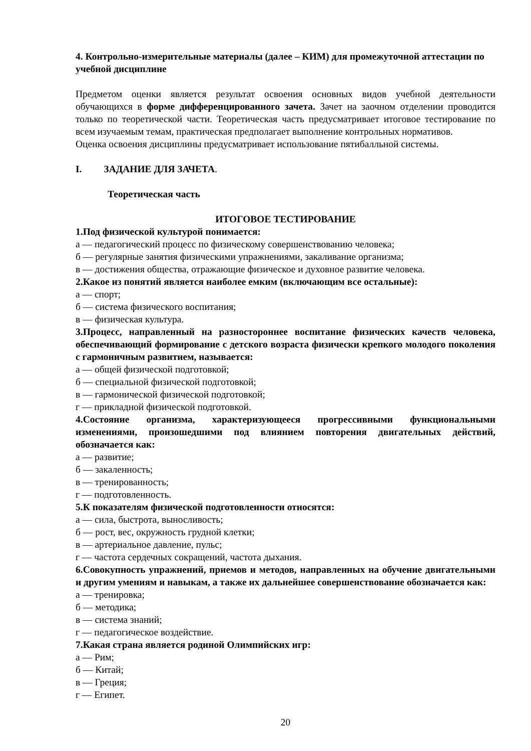4. Контрольно-измерительные материалы (далее – КИМ) для промежуточной аттестации по учебной дисциплине
Предметом оценки является результат освоения основных видов учебной деятельности обучающихся в форме дифференцированного зачета. Зачет на заочном отделении проводится только по теоретической части. Теоретическая часть предусматривает итоговое тестирование по всем изучаемым темам, практическая предполагает выполнение контрольных нормативов.
Оценка освоения дисциплины предусматривает использование пятибалльной системы.
I. ЗАДАНИЕ ДЛЯ ЗАЧЕТА.
Теоретическая часть
ИТОГОВОЕ ТЕСТИРОВАНИЕ
1.Под физической культурой понимается:
а — педагогический процесс по физическому совершенствованию человека;
б — регулярные занятия физическими упражнениями, закаливание организма;
в — достижения общества, отражающие физическое и духовное развитие человека.
2.Какое из понятий является наиболее емким (включающим все остальные):
а — спорт;
б — система физического воспитания;
в — физическая культура.
3.Процесс, направленный на разностороннее воспитание физических качеств человека, обеспечивающий формирование с детского возраста физически крепкого молодого поколения с гармоничным развитием, называется:
а — общей физической подготовкой;
б — специальной физической подготовкой;
в — гармонической физической подготовкой;
г — прикладной физической подготовкой.
4.Состояние организма, характеризующееся прогрессивными функциональными изменениями, произошедшими под влиянием повторения двигательных действий, обозначается как:
а — развитие;
б — закаленность;
в — тренированность;
г — подготовленность.
5.К показателям физической подготовленности относятся:
а — сила, быстрота, выносливость;
б — рост, вес, окружность грудной клетки;
в — артериальное давление, пульс;
г — частота сердечных сокращений, частота дыхания.
6.Совокупность упражнений, приемов и методов, направленных на обучение двигательными и другим умениям и навыкам, а также их дальнейшее совершенствование обозначается как:
а — тренировка;
б — методика;
в — система знаний;
г — педагогическое воздействие.
7.Какая страна является родиной Олимпийских игр:
а — Рим;
б — Китай;
в — Греция;
г — Египет.
20